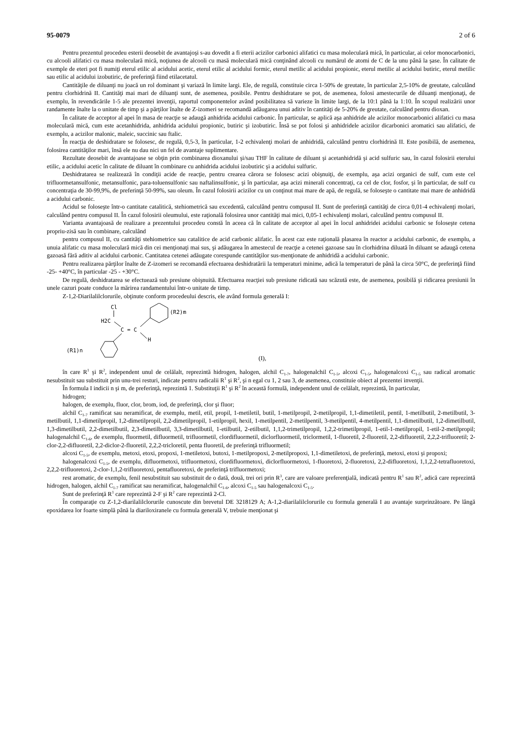95-0079 2 of 6
Pentru prezentul procedeu esterii deosebit de avantajoşi s-au dovedit a fi eterii acizilor carbonici alifatici cu masa moleculară mică, în particular, ai celor monocarbonici, cu alcooli alifatici cu masa moleculară mică, noţiunea de alcooli cu masă moleculară mică conţinând alcooli cu numărul de atomi de C de la unu până la şase. În calitate de exemple de eteri pot fi numiţi eterul etilic al acidului acetic, eterul etilic al acidului formic, eterul metilic al acidului propionic, eterul metilic al acidului butiric, eterul metilic sau etilic al acidului izobutiric, de preferinţă fiind etilacetatul.
Cantităţile de diluanţi nu joacă un rol dominant şi variază în limite largi. Ele, de regulă, constituie circa 1-50% de greutate, în particular 2,5-10% de greutate, calculând pentru clorhidrină II. Cantităţi mai mari de diluanţi sunt, de asemenea, posibile. Pentru deshidratare se pot, de asemenea, folosi amestecurile de diluanţi menţionaţi, de exemplu, în revendicările 1-5 ale prezentei invenţii, raportul componentelor având posibilitatea să varieze în limite largi, de la 10:1 până la 1:10. În scopul realizării unor randamente înalte la o unitate de timp şi a părţilor înalte de Z-izomeri se recomandă adăugarea unui aditiv în cantităţi de 5-20% de greutate, calculând pentru dioxan.
În calitate de acceptor al apei în masa de reacţie se adaugă anhidrida acidului carbonic. În particular, se aplică aşa anhidride ale acizilor monocarbonici alifatici cu masa moleculară mică, cum este acetanhidrida, anhidrida acidului propionic, butiric şi izobutiric. Însă se pot folosi şi anhidridele acizilor dicarbonici aromatici sau alifatici, de exemplu, a acizilor malonic, maleic, succinic sau ftalic.
În reacţia de deshidratare se folosesc, de regulă, 0,5-3, în particular, 1-2 echivalenţi molari de anhidridă, calculând pentru clorhidrină II. Este posibilă, de asemenea, folosirea cantităţilor mari, însă ele nu dau nici un fel de avantaje suplimentare.
Rezultate deosebit de avantajoase se obţin prin combinarea dioxanului şi/sau THF în calitate de diluant şi acetanhidridă şi acid sulfuric sau, în cazul folosirii eterului etilic, a acidului acetic în calitate de diluant în combinare cu anhidrida acidului izobutiric şi a acidului sulfuric.
Deshidratarea se realizează în condiţii acide de reacţie, pentru crearea cărora se folosesc acizi obişnuiţi, de exemplu, aşa acizi organici de sulf, cum este cel trifluormetansulfonic, metansulfonic, para-toluensulfonic sau naftalinsulfonic, şi în particular, aşa acizi minerali concentraţi, ca cel de clor, fosfor, şi în particular, de sulf cu concentraţia de 30-99,9%, de preferinţă 50-99%, sau oleum. În cazul folosirii acizilor cu un conţinut mai mare de apă, de regulă, se foloseşte o cantitate mai mare de anhidridă a acidului carbonic.
Acidul se foloseşte într-o cantitate catalitică, stehiometrică sau excedentă, calculând pentru compusul II. Sunt de preferinţă cantităţi de circa 0,01-4 echivalenţi molari, calculând pentru compusul II. În cazul folosirii oleumului, este raţională folosirea unor cantităţi mai mici, 0,05-1 echivalenţi molari, calculând pentru compusul II.
Varianta avantajoasă de realizare a prezentului procedeu constă în aceea că în calitate de acceptor al apei în locul anhidridei acidului carbonic se foloseşte cetena propriu-zisă sau în combinare, calculând
pentru compusul II, cu cantităţi stehiometrice sau catalitice de acid carbonic alifatic. În acest caz este raţională plasarea în reactor a acidului carbonic, de exemplu, a unuia alifatic cu masa moleculară mică din cei menţionaţi mai sus, şi adăugarea în amestecul de reacţie a cetenei gazoase sau în clorhidrina diluată în diluant se adaugă cetena gazoasă fără aditiv al acidului carbonic. Cantitatea cetenei adăugate corespunde cantităţilor sus-menţionate de anhidridă a acidului carbonic.
Pentru realizarea părţilor înalte de Z-izomeri se recomandă efectuarea deshidratării la temperaturi minime, adică la temperaturi de până la circa 50°C, de preferinţă fiind -25- +40°C, în particular -25 - +30°C.
De regulă, deshidratarea se efectuează sub presiune obişnuită. Efectuarea reacţiei sub presiune ridicată sau scăzută este, de asemenea, posibilă şi ridicarea presiunii în unele cazuri poate conduce la mărirea randamentului într-o unitate de timp.
Z-1,2-Diarilalilclorurile, obţinute conform procedeului descris, ele având formula generală I:
Cl
H2C
C = C
H
(R2)m
(R1)n
(I),
în care R<sup>1</sup> şi R<sup>2</sup>, independent unul de celălalt, reprezintă hidrogen, halogen, alchil C<sub>1-7</sub>, halogenalchil C<sub>1-5</sub>, alcoxi C<sub>1-5</sub>, halogenalcoxi C<sub>1-5</sub> sau radical aromatic nesubstituit sau substituit prin unu-trei resturi, indicate pentru radicalii R<sup>1</sup> şi R<sup>2</sup>, şi n egal cu 1, 2 sau 3, de asemenea, constituie obiect al prezentei invenţii.
În formula I indicii n şi m, de preferinţă, reprezintă 1. Substituţii R<sup>1</sup> şi R<sup>2</sup> în această formulă, independent unul de celălalt, reprezintă, în particular,
hidrogen;
halogen, de exemplu, fluor, clor, brom, iod, de preferinţă, clor şi fluor;
alchil C<sub>1-7</sub> ramificat sau neramificat, de exemplu, metil, etil, propil, 1-metiletil, butil, 1-metilpropil, 2-metilpropil, 1,1-dimetiletil, pentil, 1-metilbutil, 2-metilbutil, 3-metilbutil, 1,1-dimetilpropil, 1,2-dimetilpropil, 2,2-dimetilpropil, 1-etilpropil, hexil, 1-metilpentil, 2-metilpentil, 3-metilpentil, 4-metilpentil, 1,1-dimetilbutil, 1,2-dimetilbutil, 1,3-dimetilbutil, 2,2-dimetilbutil, 2,3-dimetilbutil, 3,3-dimetilbutil, 1-etilbutil, 2-etilbutil, 1,1,2-trimetilpropil, 1,2,2-trimetilpropil, 1-etil-1-metilpropil, 1-etil-2-metilpropil; halogenalchil C<sub>1-6</sub>, de exemplu, fluormetil, difluormetil, trifluormetil, clordifluormetil, diclorfluormetil, triclormetil, 1-fluoretil, 2-fluoretil, 2,2-difluoretil, 2,2,2-trifluoretil; 2-clor-2,2-difluoretil, 2,2-diclor-2-fluoretil, 2,2,2-tricloretil, penta fluoretil, de preferinţă trifluormetil;
alcoxi C<sub>1-5</sub>, de exemplu, metoxi, etoxi, propoxi, 1-metiletoxi, butoxi, 1-metilpropoxi, 2-metilpropoxi, 1,1-dimetiletoxi, de preferinţă, metoxi, etoxi şi propoxi;
halogenalcoxi C<sub>1-5</sub>, de exemplu, difluormetoxi, trifluormetoxi, clordifluormetoxi, diclorfluormetoxi, 1-fluoretoxi, 2-fluoretoxi, 2,2-difluoretoxi, 1,1,2,2-tetrafluoretoxi, 2,2,2-trifluoretoxi, 2-clor-1,1,2-trifluoretoxi, pentafluoretoxi, de preferinţă trifluormetoxi;
rest aromatic, de exemplu, fenil nesubstituit sau substituit de o dată, două, trei ori prin R<sup>3</sup>, care are valoare preferenţială, indicată pentru R<sup>1</sup> sau R<sup>2</sup>, adică care reprezintă hidrogen, halogen, alchil C<sub>1-7</sub> ramificat sau neramificat, halogenalchil C<sub>1-6</sub>, alcoxi C<sub>1-5</sub> sau halogenalcoxi C<sub>1-5</sub>.
Sunt de preferinţă R<sup>1</sup> care reprezintă 2-F şi R<sup>2</sup> care reprezintă 2-Cl.
În comparaţie cu Z-1,2-diarilalilclorurile cunoscute din brevetul DE 3218129 A; A-1,2-diarilalilclorurile cu formula generală I au avantaje surprinzătoare. Pe lângă epoxidarea lor foarte simplă până la diariloxiranele cu formula generală V, trebuie menţionat şi